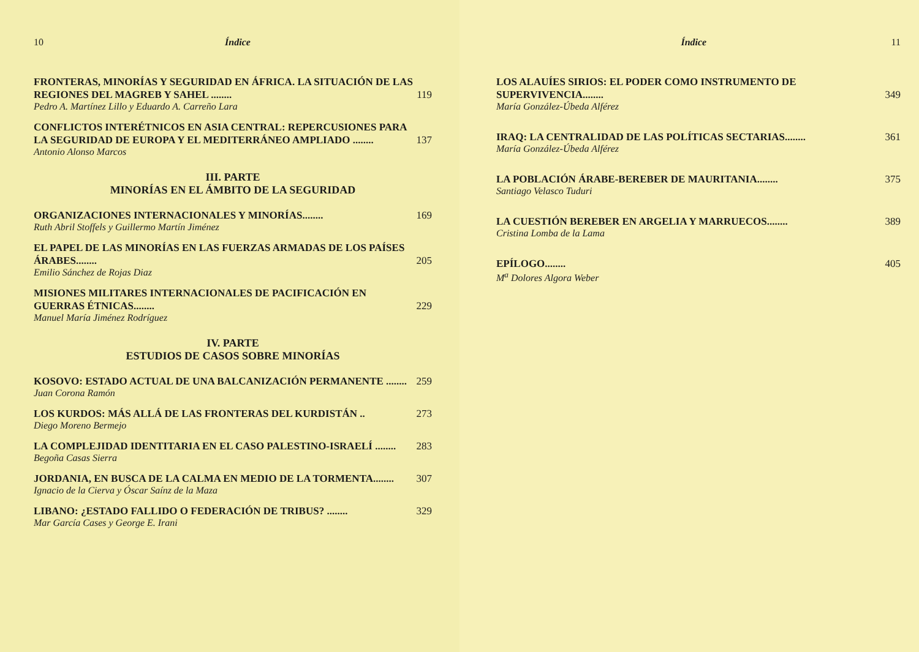10 Índice
FRONTERAS, MINORÍAS Y SEGURIDAD EN ÁFRICA. LA SITUACIÓN DE LAS REGIONES DEL MAGREB Y SAHEL ........
119
Pedro A. Martínez Lillo y Eduardo A. Carreño Lara
CONFLICTOS INTERÉTNICOS EN ASIA CENTRAL: REPERCUSIONES PARA LA SEGURIDAD DE EUROPA Y EL MEDITERRÁNEO AMPLIADO ........
137
Antonio Alonso Marcos
III. PARTE
MINORÍAS EN EL ÁMBITO DE LA SEGURIDAD
ORGANIZACIONES INTERNACIONALES Y MINORÍAS........
169
Ruth Abril Stoffels y Guillermo Martín Jiménez
EL PAPEL DE LAS MINORÍAS EN LAS FUERZAS ARMADAS DE LOS PAÍSES ÁRABES........
205
Emilio Sánchez de Rojas Diaz
MISIONES MILITARES INTERNACIONALES DE PACIFICACIÓN EN GUERRAS ÉTNICAS........
229
Manuel María Jiménez Rodríguez
IV. PARTE
ESTUDIOS DE CASOS SOBRE MINORÍAS
KOSOVO: ESTADO ACTUAL DE UNA BALCANIZACIÓN PERMANENTE ........
259
Juan Corona Ramón
LOS KURDOS: MÁS ALLÁ DE LAS FRONTERAS DEL KURDISTÁN ..
273
Diego Moreno Bermejo
LA COMPLEJIDAD IDENTITARIA EN EL CASO PALESTINO-ISRAELÍ ........
283
Begoña Casas Sierra
JORDANIA, EN BUSCA DE LA CALMA EN MEDIO DE LA TORMENTA........
307
Ignacio de la Cierva y Óscar Saínz de la Maza
LIBANO: ¿ESTADO FALLIDO O FEDERACIÓN DE TRIBUS? ........
329
Mar García Cases y George E. Irani
Índice 11
LOS ALAUÍES SIRIOS: EL PODER COMO INSTRUMENTO DE SUPERVIVENCIA........
349
María González-Úbeda Alférez
IRAQ: LA CENTRALIDAD DE LAS POLÍTICAS SECTARIAS........
361
María González-Úbeda Alférez
LA POBLACIÓN ÁRABE-BEREBER DE MAURITANIA........
375
Santiago Velasco Tuduri
LA CUESTIÓN BEREBER EN ARGELIA Y MARRUECOS........
389
Cristina Lomba de la Lama
EPÍLOGO........
405
M<sup>a</sup> Dolores Algora Weber